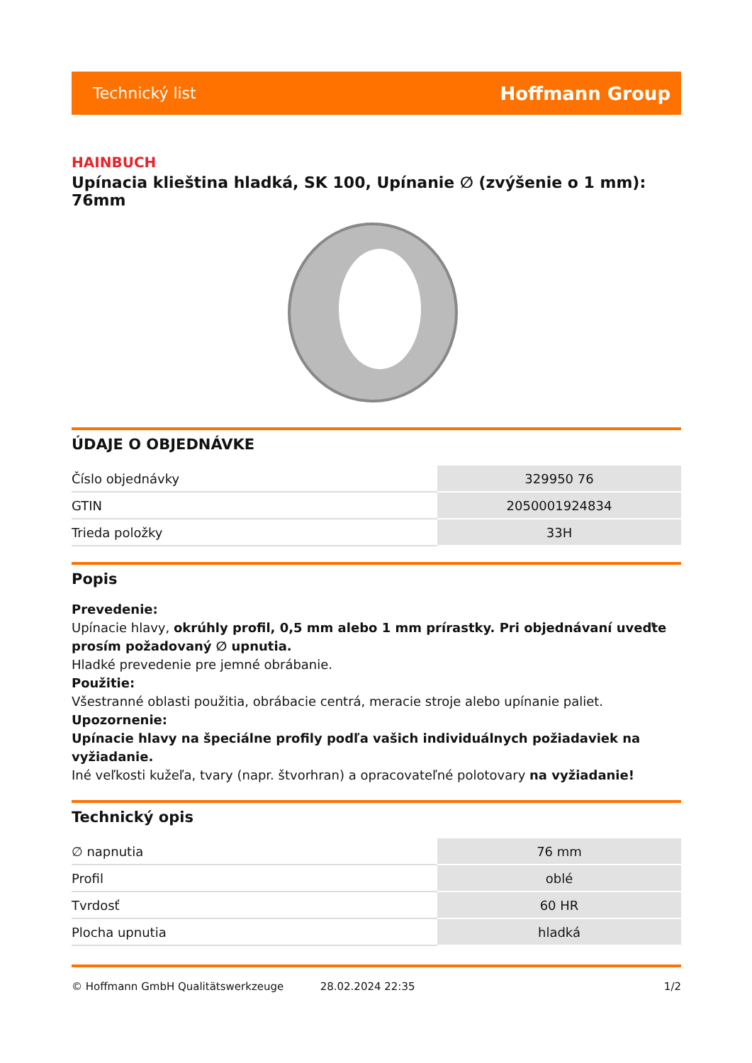Technický list Hoffmann Group
HAINBUCH
Upínacia klieština hladká, SK 100, Upínanie ∅ (zvýšenie o 1 mm): 76mm
ÚDAJE O OBJEDNÁVKE
| Číslo objednávky | 329950 76 |
| GTIN | 2050001924834 |
| Trieda položky | 33H |
Popis
Prevedenie:
Upínacie hlavy, okrúhly profil, 0,5 mm alebo 1 mm prírastky. Pri objednávaní uveďte prosím požadovaný ∅ upnutia.
Hladké prevedenie pre jemné obrábanie.
Použitie:
Všestranné oblasti použitia, obrábacie centrá, meracie stroje alebo upínanie paliet.
Upozornenie:
Upínacie hlavy na špeciálne profily podľa vašich individuálnych požiadaviek na vyžiadanie.
Iné veľkosti kužeľa, tvary (napr. štvorhran) a opracovateľné polotovary na vyžiadanie!
Technický opis
| ∅ napnutia | 76 mm |
| Profil | oblé |
| Tvrdosť | 60 HR |
| Plocha upnutia | hladká |
© Hoffmann GmbH Qualitätswerkzeuge 28.02.2024 22:35 1/2